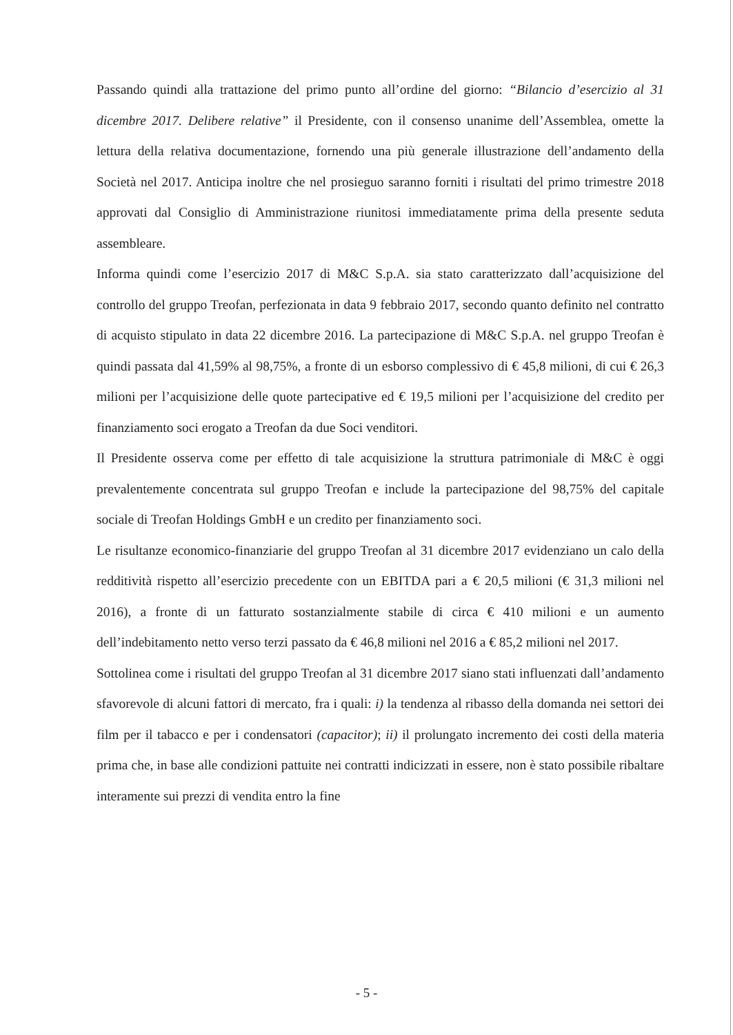Passando quindi alla trattazione del primo punto all’ordine del giorno: “Bilancio d’esercizio al 31 dicembre 2017. Delibere relative” il Presidente, con il consenso unanime dell’Assemblea, omette la lettura della relativa documentazione, fornendo una più generale illustrazione dell’andamento della Società nel 2017. Anticipa inoltre che nel prosieguo saranno forniti i risultati del primo trimestre 2018 approvati dal Consiglio di Amministrazione riunitosi immediatamente prima della presente seduta assembleare.
Informa quindi come l’esercizio 2017 di M&C S.p.A. sia stato caratterizzato dall’acquisizione del controllo del gruppo Treofan, perfezionata in data 9 febbraio 2017, secondo quanto definito nel contratto di acquisto stipulato in data 22 dicembre 2016. La partecipazione di M&C S.p.A. nel gruppo Treofan è quindi passata dal 41,59% al 98,75%, a fronte di un esborso complessivo di € 45,8 milioni, di cui € 26,3 milioni per l’acquisizione delle quote partecipative ed € 19,5 milioni per l’acquisizione del credito per finanziamento soci erogato a Treofan da due Soci venditori.
Il Presidente osserva come per effetto di tale acquisizione la struttura patrimoniale di M&C è oggi prevalentemente concentrata sul gruppo Treofan e include la partecipazione del 98,75% del capitale sociale di Treofan Holdings GmbH e un credito per finanziamento soci.
Le risultanze economico-finanziarie del gruppo Treofan al 31 dicembre 2017 evidenziano un calo della redditività rispetto all’esercizio precedente con un EBITDA pari a € 20,5 milioni (€ 31,3 milioni nel 2016), a fronte di un fatturato sostanzialmente stabile di circa € 410 milioni e un aumento dell’indebitamento netto verso terzi passato da € 46,8 milioni nel 2016 a € 85,2 milioni nel 2017.
Sottolinea come i risultati del gruppo Treofan al 31 dicembre 2017 siano stati influenzati dall’andamento sfavorevole di alcuni fattori di mercato, fra i quali: i) la tendenza al ribasso della domanda nei settori dei film per il tabacco e per i condensatori (capacitor); ii) il prolungato incremento dei costi della materia prima che, in base alle condizioni pattuite nei contratti indicizzati in essere, non è stato possibile ribaltare interamente sui prezzi di vendita entro la fine
- 5 -